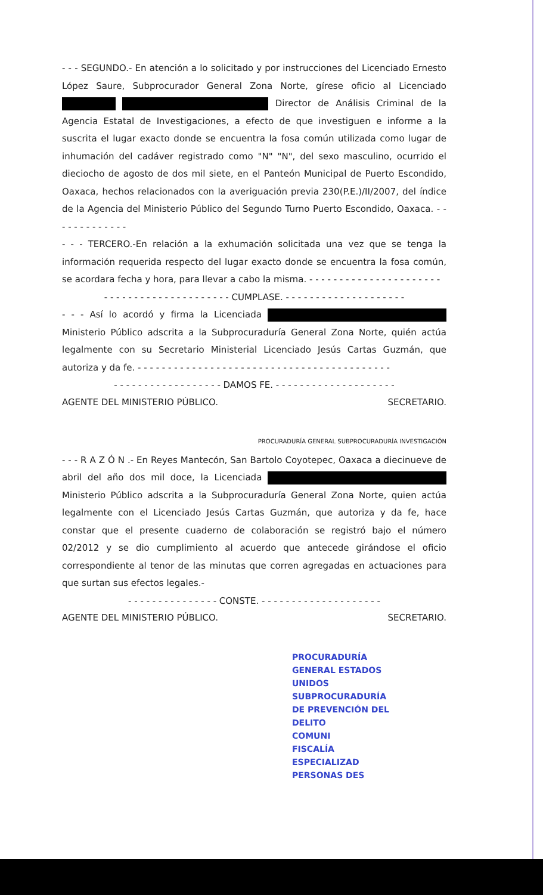- - - SEGUNDO.- En atención a lo solicitado y por instrucciones del Licenciado Ernesto López Saure, Subprocurador General Zona Norte, gírese oficio al Licenciado Director de Análisis Criminal de la Agencia Estatal de Investigaciones, a efecto de que investiguen e informe a la suscrita el lugar exacto donde se encuentra la fosa común utilizada como lugar de inhumación del cadáver registrado como "N" "N", del sexo masculino, ocurrido el dieciocho de agosto de dos mil siete, en el Panteón Municipal de Puerto Escondido, Oaxaca, hechos relacionados con la averiguación previa 230(P.E.)/II/2007, del índice de la Agencia del Ministerio Público del Segundo Turno Puerto Escondido, Oaxaca. - - - - - - - - - - - - -
- - - TERCERO.-En relación a la exhumación solicitada una vez que se tenga la información requerida respecto del lugar exacto donde se encuentra la fosa común, se acordara fecha y hora, para llevar a cabo la misma. - - - - - - - - - - - - - - - - - - - - - -
- - - - - - - - - - - - - - - - - - - - - CUMPLASE. - - - - - - - - - - - - - - - - - - - -
- - - Así lo acordó y firma la Licenciada Ministerio Público adscrita a la Subprocuraduría General Zona Norte, quién actúa legalmente con su Secretario Ministerial Licenciado Jesús Cartas Guzmán, que autoriza y da fe. - - - - - - - - - - - - - - - - - - - - - - - - - - - - - - - - - - - - - - - - - -
- - - - - - - - - - - - - - - - - - DAMOS FE. - - - - - - - - - - - - - - - - - - - -
AGENTE DEL MINISTERIO PÚBLICO. SECRETARIO.
PROCURADURÍA GENERAL SUBPROCURADURÍA INVESTIGACIÓN
- - - R A Z Ó N .- En Reyes Mantecón, San Bartolo Coyotepec, Oaxaca a diecinueve de abril del año dos mil doce, la Licenciada Ministerio Público adscrita a la Subprocuraduría General Zona Norte, quien actúa legalmente con el Licenciado Jesús Cartas Guzmán, que autoriza y da fe, hace constar que el presente cuaderno de colaboración se registró bajo el número 02/2012 y se dio cumplimiento al acuerdo que antecede girándose el oficio correspondiente al tenor de las minutas que corren agregadas en actuaciones para que surtan sus efectos legales.-
- - - - - - - - - - - - - - - CONSTE. - - - - - - - - - - - - - - - - - - - -
AGENTE DEL MINISTERIO PÚBLICO. SECRETARIO.
PROCURADURÍA GENERAL ESTADOS UNIDOS
SUBPROCURADURÍA DE PREVENCIÓN DEL DELITO
COMUNI
FISCALÍA ESPECIALIZAD
PERSONAS DES